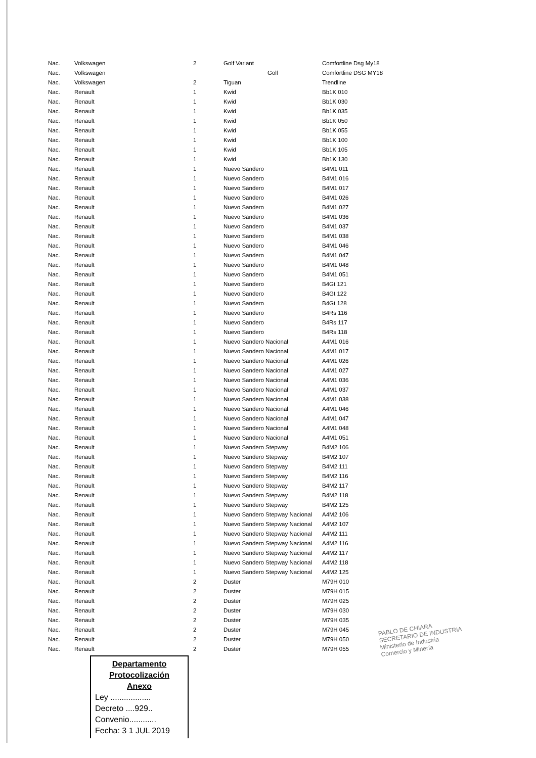| Nac. | Volkswagen | 2 | Golf Variant | Comfortline Dsg My18 |
| Nac. | Volkswagen | | Golf | Comfortline DSG MY18 |
| Nac. | Volkswagen | 2 | Tiguan | Trendline |
| Nac. | Renault | 1 | Kwid | Bb1K 010 |
| Nac. | Renault | 1 | Kwid | Bb1K 030 |
| Nac. | Renault | 1 | Kwid | Bb1K 035 |
| Nac. | Renault | 1 | Kwid | Bb1K 050 |
| Nac. | Renault | 1 | Kwid | Bb1K 055 |
| Nac. | Renault | 1 | Kwid | Bb1K 100 |
| Nac. | Renault | 1 | Kwid | Bb1K 105 |
| Nac. | Renault | 1 | Kwid | Bb1K 130 |
| Nac. | Renault | 1 | Nuevo Sandero | B4M1 011 |
| Nac. | Renault | 1 | Nuevo Sandero | B4M1 016 |
| Nac. | Renault | 1 | Nuevo Sandero | B4M1 017 |
| Nac. | Renault | 1 | Nuevo Sandero | B4M1 026 |
| Nac. | Renault | 1 | Nuevo Sandero | B4M1 027 |
| Nac. | Renault | 1 | Nuevo Sandero | B4M1 036 |
| Nac. | Renault | 1 | Nuevo Sandero | B4M1 037 |
| Nac. | Renault | 1 | Nuevo Sandero | B4M1 038 |
| Nac. | Renault | 1 | Nuevo Sandero | B4M1 046 |
| Nac. | Renault | 1 | Nuevo Sandero | B4M1 047 |
| Nac. | Renault | 1 | Nuevo Sandero | B4M1 048 |
| Nac. | Renault | 1 | Nuevo Sandero | B4M1 051 |
| Nac. | Renault | 1 | Nuevo Sandero | B4Gt 121 |
| Nac. | Renault | 1 | Nuevo Sandero | B4Gt 122 |
| Nac. | Renault | 1 | Nuevo Sandero | B4Gt 128 |
| Nac. | Renault | 1 | Nuevo Sandero | B4Rs 116 |
| Nac. | Renault | 1 | Nuevo Sandero | B4Rs 117 |
| Nac. | Renault | 1 | Nuevo Sandero | B4Rs 118 |
| Nac. | Renault | 1 | Nuevo Sandero Nacional | A4M1 016 |
| Nac. | Renault | 1 | Nuevo Sandero Nacional | A4M1 017 |
| Nac. | Renault | 1 | Nuevo Sandero Nacional | A4M1 026 |
| Nac. | Renault | 1 | Nuevo Sandero Nacional | A4M1 027 |
| Nac. | Renault | 1 | Nuevo Sandero Nacional | A4M1 036 |
| Nac. | Renault | 1 | Nuevo Sandero Nacional | A4M1 037 |
| Nac. | Renault | 1 | Nuevo Sandero Nacional | A4M1 038 |
| Nac. | Renault | 1 | Nuevo Sandero Nacional | A4M1 046 |
| Nac. | Renault | 1 | Nuevo Sandero Nacional | A4M1 047 |
| Nac. | Renault | 1 | Nuevo Sandero Nacional | A4M1 048 |
| Nac. | Renault | 1 | Nuevo Sandero Nacional | A4M1 051 |
| Nac. | Renault | 1 | Nuevo Sandero Stepway | B4M2 106 |
| Nac. | Renault | 1 | Nuevo Sandero Stepway | B4M2 107 |
| Nac. | Renault | 1 | Nuevo Sandero Stepway | B4M2 111 |
| Nac. | Renault | 1 | Nuevo Sandero Stepway | B4M2 116 |
| Nac. | Renault | 1 | Nuevo Sandero Stepway | B4M2 117 |
| Nac. | Renault | 1 | Nuevo Sandero Stepway | B4M2 118 |
| Nac. | Renault | 1 | Nuevo Sandero Stepway | B4M2 125 |
| Nac. | Renault | 1 | Nuevo Sandero Stepway Nacional | A4M2 106 |
| Nac. | Renault | 1 | Nuevo Sandero Stepway Nacional | A4M2 107 |
| Nac. | Renault | 1 | Nuevo Sandero Stepway Nacional | A4M2 111 |
| Nac. | Renault | 1 | Nuevo Sandero Stepway Nacional | A4M2 116 |
| Nac. | Renault | 1 | Nuevo Sandero Stepway Nacional | A4M2 117 |
| Nac. | Renault | 1 | Nuevo Sandero Stepway Nacional | A4M2 118 |
| Nac. | Renault | 1 | Nuevo Sandero Stepway Nacional | A4M2 125 |
| Nac. | Renault | 2 | Duster | M79H 010 |
| Nac. | Renault | 2 | Duster | M79H 015 |
| Nac. | Renault | 2 | Duster | M79H 025 |
| Nac. | Renault | 2 | Duster | M79H 030 |
| Nac. | Renault | 2 | Duster | M79H 035 |
| Nac. | Renault | 2 | Duster | M79H 045 |
| Nac. | Renault | 2 | Duster | M79H 050 |
| Nac. | Renault | 2 | Duster | M79H 055 |
PABLO DE CHIARA
SECRETARIO DE INDUSTRIA
Ministerio de Industria
Comercio y Minería
Departamento
Protocolización
Anexo
Ley ..................
Decreto ....929..
Convenio............
Fecha: 3 1 JUL 2019